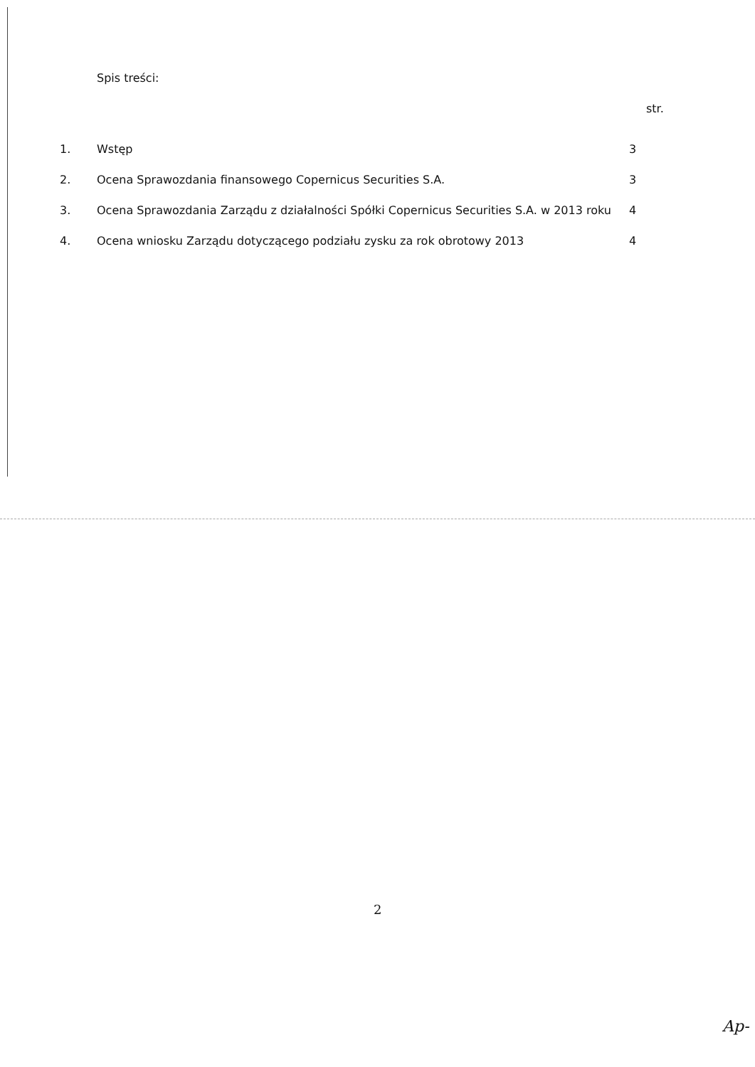Spis treści:
str.
| 1. | Wstęp | 3 |
| 2. | Ocena Sprawozdania finansowego Copernicus Securities S.A. | 3 |
| 3. | Ocena Sprawozdania Zarządu z działalności Spółki Copernicus Securities S.A. w 2013 roku | 4 |
| 4. | Ocena wniosku Zarządu dotyczącego podziału zysku za rok obrotowy 2013 | 4 |
2
Ap-